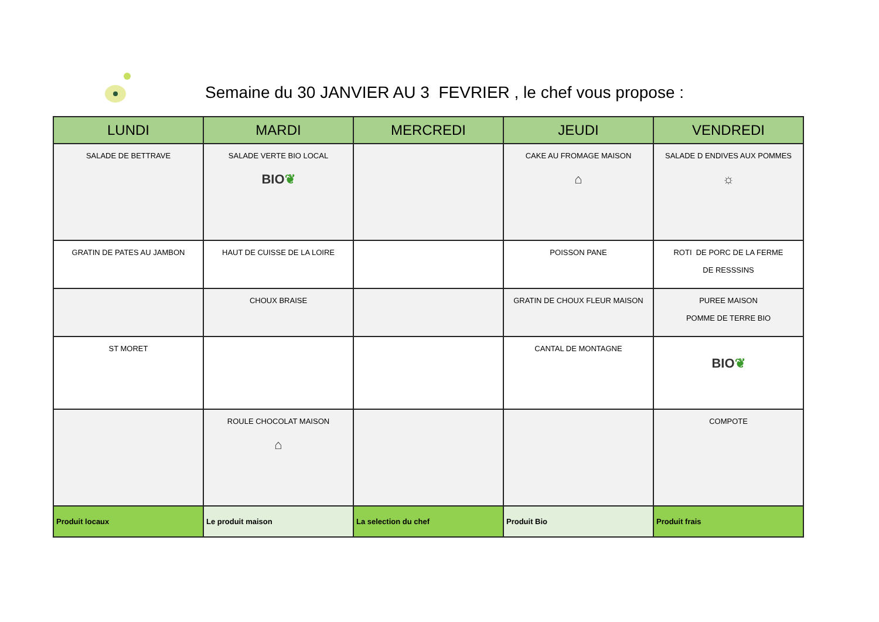Semaine du 30 JANVIER AU 3 FEVRIER , le chef vous propose :
| LUNDI | MARDI | MERCREDI | JEUDI | VENDREDI |
| --- | --- | --- | --- | --- |
| SALADE DE BETTRAVE | SALADE VERTE BIO LOCAL BIO ❦ | | CAKE AU FROMAGE MAISON ⌂ | SALADE D ENDIVES AUX POMMES ☼ |
| GRATIN DE PATES AU JAMBON | HAUT DE CUISSE DE LA LOIRE | | POISSON PANE | ROTI DE PORC DE LA FERME DE RESSSINS |
| | CHOUX BRAISE | | GRATIN DE CHOUX FLEUR MAISON | PUREE MAISON POMME DE TERRE BIO |
| ST MORET | | | CANTAL DE MONTAGNE | BIO ❦ |
| | ROULE CHOCOLAT MAISON ⌂ | | | COMPOTE |
| Produit locaux | Le produit maison | La selection du chef | Produit Bio | Produit frais |